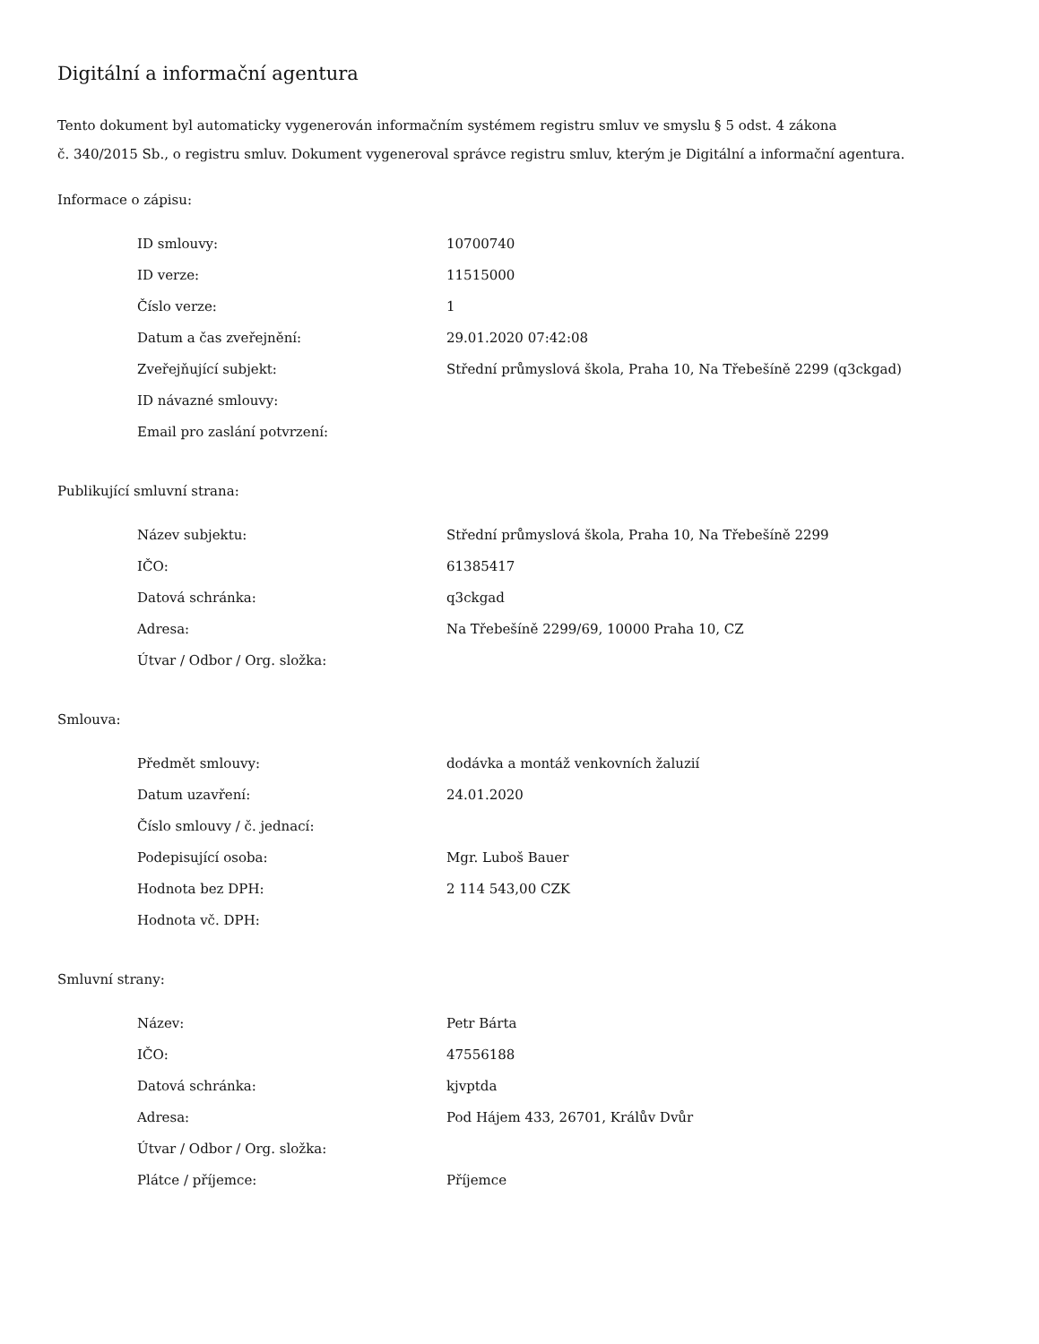Digitální a informační agentura
Tento dokument byl automaticky vygenerován informačním systémem registru smluv ve smyslu § 5 odst. 4 zákona
č. 340/2015 Sb., o registru smluv. Dokument vygeneroval správce registru smluv, kterým je Digitální a informační agentura.
Informace o zápisu:
| ID smlouvy: | 10700740 |
| ID verze: | 11515000 |
| Číslo verze: | 1 |
| Datum a čas zveřejnění: | 29.01.2020 07:42:08 |
| Zveřejňující subjekt: | Střední průmyslová škola, Praha 10, Na Třebešíně 2299 (q3ckgad) |
| ID návazné smlouvy: | |
| Email pro zaslání potvrzení: | |
Publikující smluvní strana:
| Název subjektu: | Střední průmyslová škola, Praha 10, Na Třebešíně 2299 |
| IČO: | 61385417 |
| Datová schránka: | q3ckgad |
| Adresa: | Na Třebešíně 2299/69, 10000 Praha 10, CZ |
| Útvar / Odbor / Org. složka: | |
Smlouva:
| Předmět smlouvy: | dodávka a montáž venkovních žaluzií |
| Datum uzavření: | 24.01.2020 |
| Číslo smlouvy / č. jednací: | |
| Podepisující osoba: | Mgr. Luboš Bauer |
| Hodnota bez DPH: | 2 114 543,00 CZK |
| Hodnota vč. DPH: | |
Smluvní strany:
| Název: | Petr Bárta |
| IČO: | 47556188 |
| Datová schránka: | kjvptda |
| Adresa: | Pod Hájem 433, 26701, Králův Dvůr |
| Útvar / Odbor / Org. složka: | |
| Plátce / příjemce: | Příjemce |